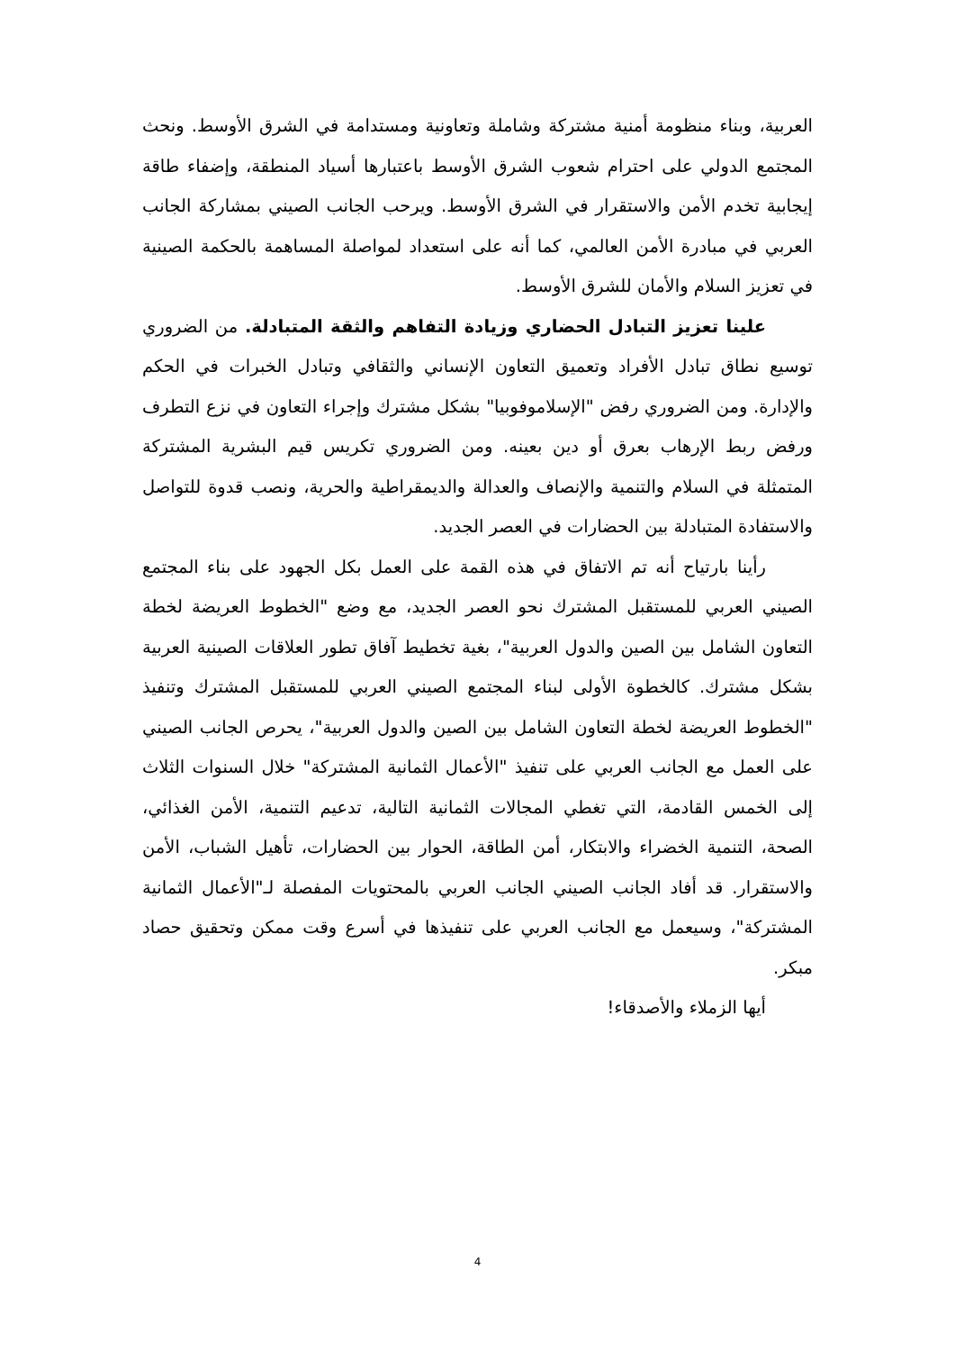العربية، وبناء منظومة أمنية مشتركة وشاملة وتعاونية ومستدامة في الشرق الأوسط. ونحث المجتمع الدولي على احترام شعوب الشرق الأوسط باعتبارها أسياد المنطقة، وإضفاء طاقة إيجابية تخدم الأمن والاستقرار في الشرق الأوسط. ويرحب الجانب الصيني بمشاركة الجانب العربي في مبادرة الأمن العالمي، كما أنه على استعداد لمواصلة المساهمة بالحكمة الصينية في تعزيز السلام والأمان للشرق الأوسط.
علينا تعزيز التبادل الحضاري وزيادة التفاهم والثقة المتبادلة. من الضروري توسيع نطاق تبادل الأفراد وتعميق التعاون الإنساني والثقافي وتبادل الخبرات في الحكم والإدارة. ومن الضروري رفض "الإسلاموفوبيا" بشكل مشترك وإجراء التعاون في نزع التطرف ورفض ربط الإرهاب بعرق أو دين بعينه. ومن الضروري تكريس قيم البشرية المشتركة المتمثلة في السلام والتنمية والإنصاف والعدالة والديمقراطية والحرية، ونصب قدوة للتواصل والاستفادة المتبادلة بين الحضارات في العصر الجديد.
رأينا بارتياح أنه تم الاتفاق في هذه القمة على العمل بكل الجهود على بناء المجتمع الصيني العربي للمستقبل المشترك نحو العصر الجديد، مع وضع "الخطوط العريضة لخطة التعاون الشامل بين الصين والدول العربية"، بغية تخطيط آفاق تطور العلاقات الصينية العربية بشكل مشترك. كالخطوة الأولى لبناء المجتمع الصيني العربي للمستقبل المشترك وتنفيذ "الخطوط العريضة لخطة التعاون الشامل بين الصين والدول العربية"، يحرص الجانب الصيني على العمل مع الجانب العربي على تنفيذ "الأعمال الثمانية المشتركة" خلال السنوات الثلاث إلى الخمس القادمة، التي تغطي المجالات الثمانية التالية، تدعيم التنمية، الأمن الغذائي، الصحة، التنمية الخضراء والابتكار، أمن الطاقة، الحوار بين الحضارات، تأهيل الشباب، الأمن والاستقرار. قد أفاد الجانب الصيني الجانب العربي بالمحتويات المفصلة لـ"الأعمال الثمانية المشتركة"، وسيعمل مع الجانب العربي على تنفيذها في أسرع وقت ممكن وتحقيق حصاد مبكر.
أيها الزملاء والأصدقاء!
4